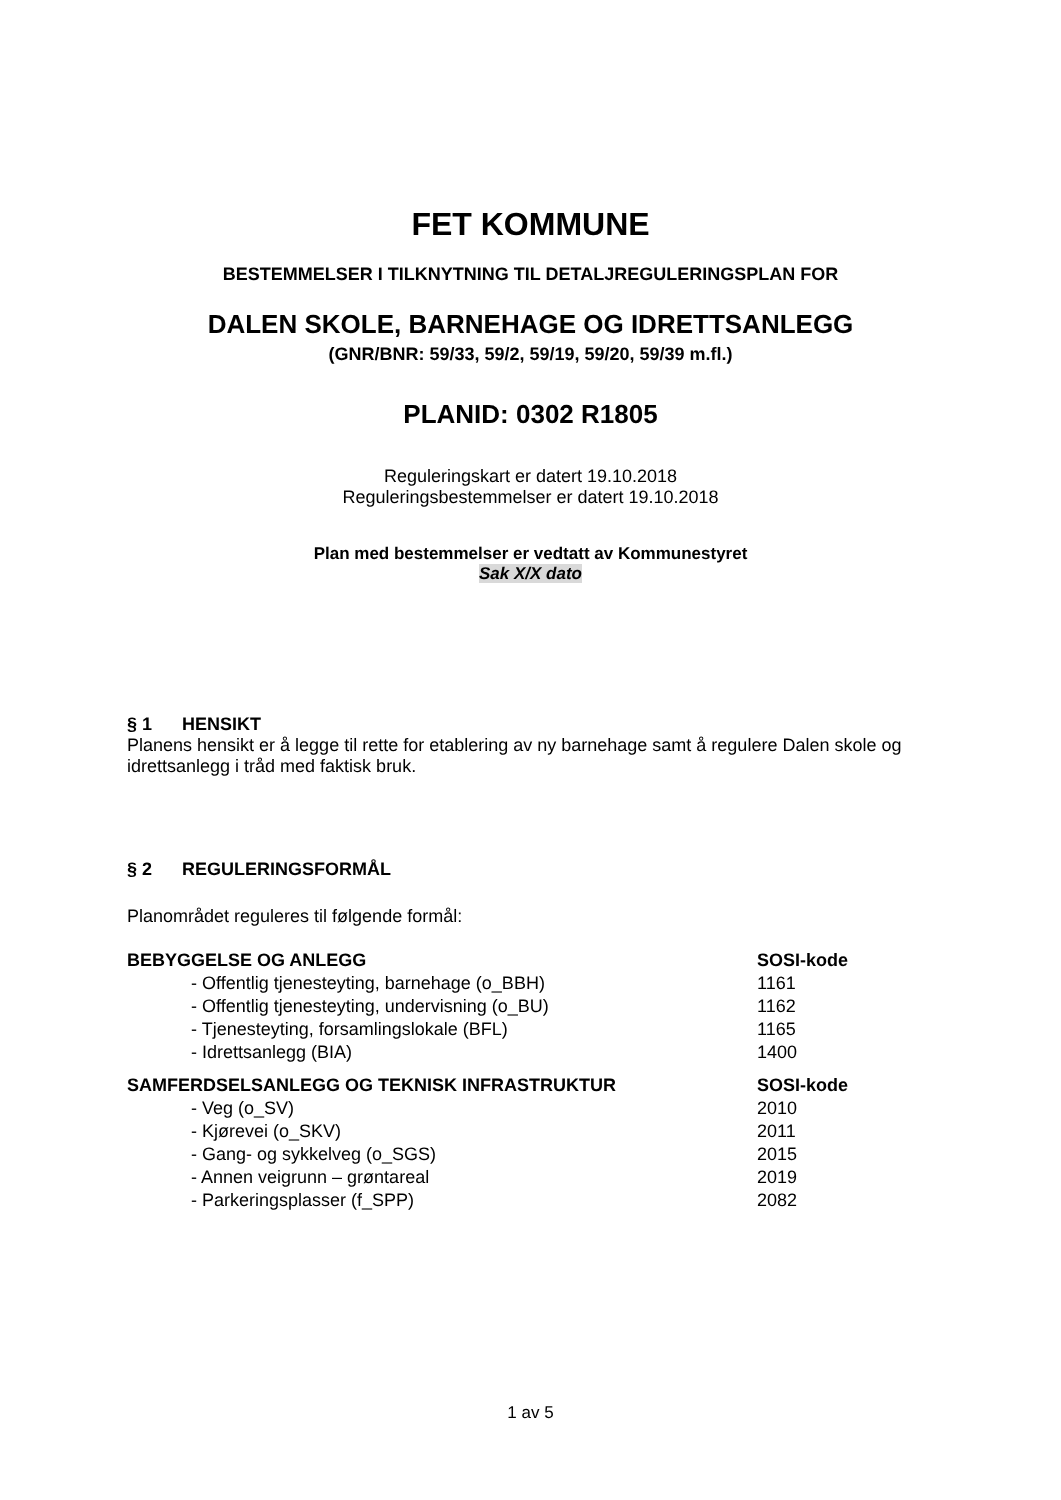FET KOMMUNE
BESTEMMELSER I TILKNYTNING TIL DETALJREGULERINGSPLAN FOR
DALEN SKOLE, BARNEHAGE OG IDRETTSANLEGG
(GNR/BNR: 59/33, 59/2, 59/19, 59/20, 59/39 m.fl.)
PLANID: 0302 R1805
Reguleringskart er datert 19.10.2018
Reguleringsbestemmelser er datert 19.10.2018
Plan med bestemmelser er vedtatt av Kommunestyret
Sak X/X dato
§ 1 HENSIKT
Planens hensikt er å legge til rette for etablering av ny barnehage samt å regulere Dalen skole og idrettsanlegg i tråd med faktisk bruk.
§ 2 REGULERINGSFORMÅL
Planområdet reguleres til følgende formål:
| BEBYGGELSE OG ANLEGG | SOSI-kode |
| --- | --- |
| - Offentlig tjenesteyting, barnehage (o_BBH) | 1161 |
| - Offentlig tjenesteyting, undervisning (o_BU) | 1162 |
| - Tjenesteyting, forsamlingslokale (BFL) | 1165 |
| - Idrettsanlegg (BIA) | 1400 |
| SAMFERDSELSANLEGG OG TEKNISK INFRASTRUKTUR | SOSI-kode |
| - Veg (o_SV) | 2010 |
| - Kjørevei (o_SKV) | 2011 |
| - Gang- og sykkelveg (o_SGS) | 2015 |
| - Annen veigrunn – grøntareal | 2019 |
| - Parkeringsplasser (f_SPP) | 2082 |
1 av 5